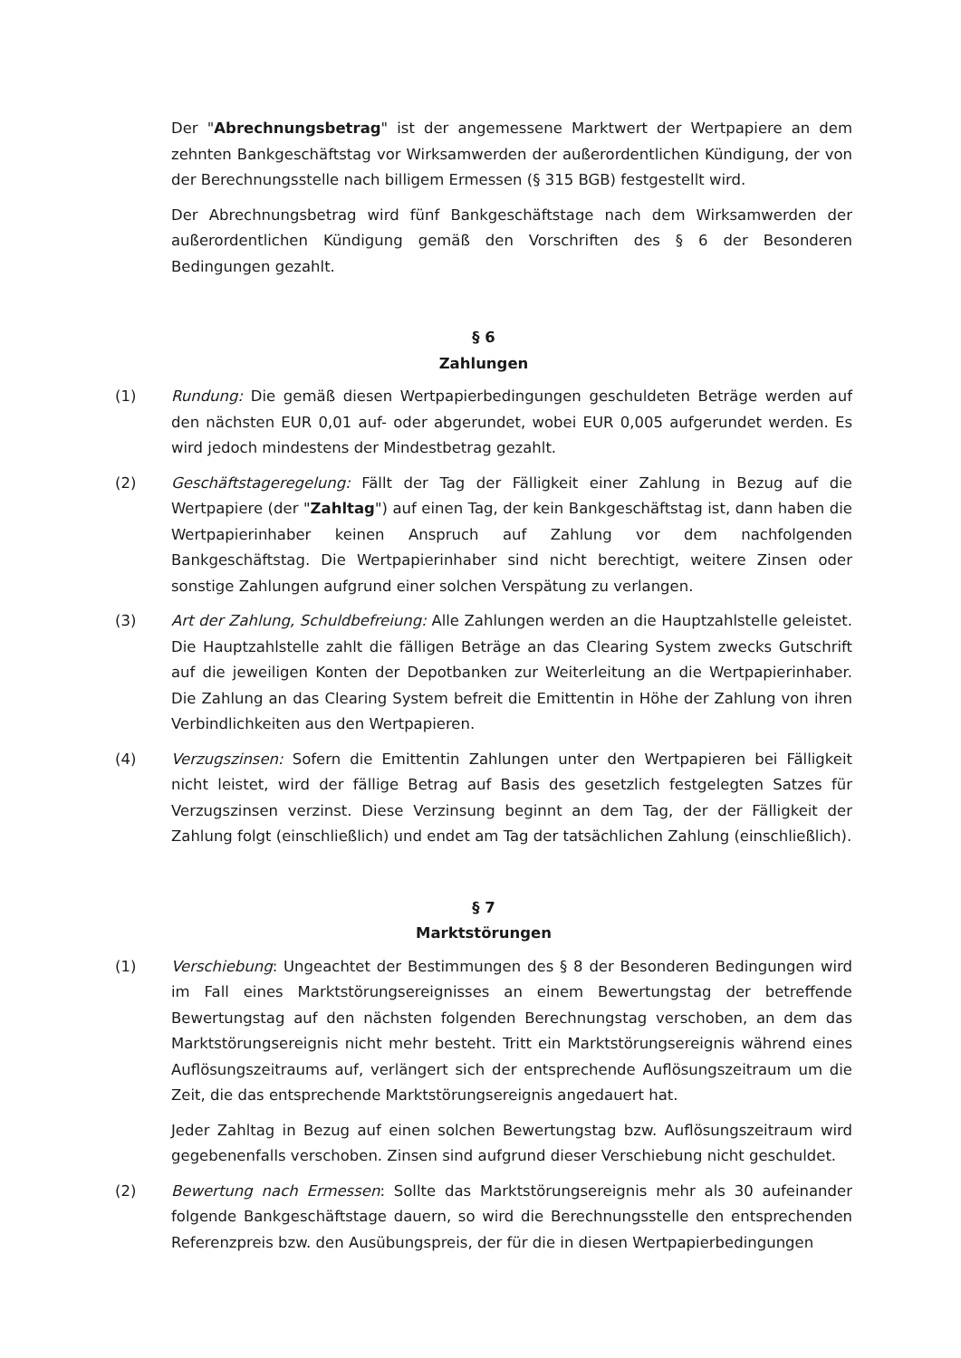Der "Abrechnungsbetrag" ist der angemessene Marktwert der Wertpapiere an dem zehnten Bankgeschäftstag vor Wirksamwerden der außerordentlichen Kündigung, der von der Berechnungsstelle nach billigem Ermessen (§ 315 BGB) festgestellt wird.
Der Abrechnungsbetrag wird fünf Bankgeschäftstage nach dem Wirksamwerden der außerordentlichen Kündigung gemäß den Vorschriften des § 6 der Besonderen Bedingungen gezahlt.
§ 6
Zahlungen
(1) Rundung: Die gemäß diesen Wertpapierbedingungen geschuldeten Beträge werden auf den nächsten EUR 0,01 auf- oder abgerundet, wobei EUR 0,005 aufgerundet werden. Es wird jedoch mindestens der Mindestbetrag gezahlt.
(2) Geschäftstageregelung: Fällt der Tag der Fälligkeit einer Zahlung in Bezug auf die Wertpapiere (der "Zahltag") auf einen Tag, der kein Bankgeschäftstag ist, dann haben die Wertpapierinhaber keinen Anspruch auf Zahlung vor dem nachfolgenden Bankgeschäftstag. Die Wertpapierinhaber sind nicht berechtigt, weitere Zinsen oder sonstige Zahlungen aufgrund einer solchen Verspätung zu verlangen.
(3) Art der Zahlung, Schuldbefreiung: Alle Zahlungen werden an die Hauptzahlstelle geleistet. Die Hauptzahlstelle zahlt die fälligen Beträge an das Clearing System zwecks Gutschrift auf die jeweiligen Konten der Depotbanken zur Weiterleitung an die Wertpapierinhaber. Die Zahlung an das Clearing System befreit die Emittentin in Höhe der Zahlung von ihren Verbindlichkeiten aus den Wertpapieren.
(4) Verzugszinsen: Sofern die Emittentin Zahlungen unter den Wertpapieren bei Fälligkeit nicht leistet, wird der fällige Betrag auf Basis des gesetzlich festgelegten Satzes für Verzugszinsen verzinst. Diese Verzinsung beginnt an dem Tag, der der Fälligkeit der Zahlung folgt (einschließlich) und endet am Tag der tatsächlichen Zahlung (einschließlich).
§ 7
Marktstörungen
(1) Verschiebung: Ungeachtet der Bestimmungen des § 8 der Besonderen Bedingungen wird im Fall eines Marktstörungsereignisses an einem Bewertungstag der betreffende Bewertungstag auf den nächsten folgenden Berechnungstag verschoben, an dem das Marktstörungsereignis nicht mehr besteht. Tritt ein Marktstörungsereignis während eines Auflösungszeitraums auf, verlängert sich der entsprechende Auflösungszeitraum um die Zeit, die das entsprechende Marktstörungsereignis angedauert hat.
Jeder Zahltag in Bezug auf einen solchen Bewertungstag bzw. Auflösungszeitraum wird gegebenenfalls verschoben. Zinsen sind aufgrund dieser Verschiebung nicht geschuldet.
(2) Bewertung nach Ermessen: Sollte das Marktstörungsereignis mehr als 30 aufeinander folgende Bankgeschäftstage dauern, so wird die Berechnungsstelle den entsprechenden Referenzpreis bzw. den Ausübungspreis, der für die in diesen Wertpapierbedingungen